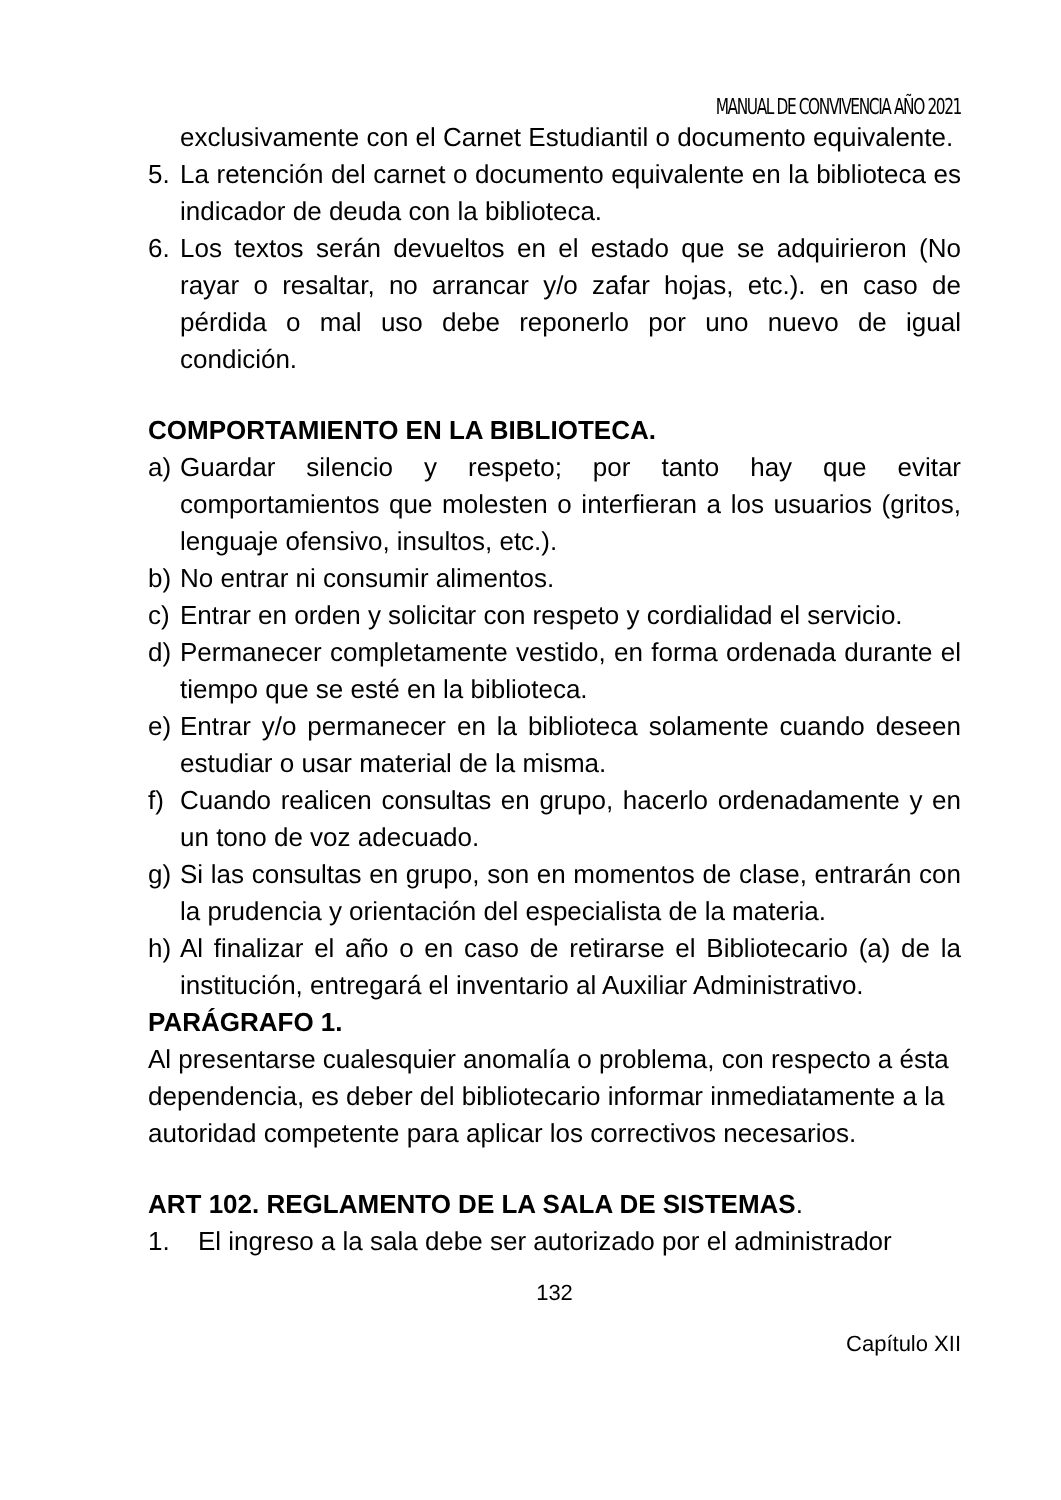MANUAL DE CONVIVENCIA AÑO 2021
exclusivamente con el Carnet Estudiantil o documento equivalente.
5. La retención del carnet o documento equivalente en la biblioteca es indicador de deuda con la biblioteca.
6. Los textos serán devueltos en el estado que se adquirieron (No rayar o resaltar, no arrancar y/o zafar hojas, etc.). en caso de pérdida o mal uso debe reponerlo por uno nuevo de igual condición.
COMPORTAMIENTO EN LA BIBLIOTECA.
a) Guardar silencio y respeto; por tanto hay que evitar comportamientos que molesten o interfieran a los usuarios (gritos, lenguaje ofensivo, insultos, etc.).
b) No entrar ni consumir alimentos.
c) Entrar en orden y solicitar con respeto y cordialidad el servicio.
d) Permanecer completamente vestido, en forma ordenada durante el tiempo que se esté en la biblioteca.
e) Entrar y/o permanecer en la biblioteca solamente cuando deseen estudiar o usar material de la misma.
f) Cuando realicen consultas en grupo, hacerlo ordenadamente y en un tono de voz adecuado.
g) Si las consultas en grupo, son en momentos de clase, entrarán con la prudencia y orientación del especialista de la materia.
h) Al finalizar el año o en caso de retirarse el Bibliotecario (a) de la institución, entregará el inventario al Auxiliar Administrativo.
PARÁGRAFO 1.
Al presentarse cualesquier anomalía o problema, con respecto a ésta dependencia, es deber del bibliotecario informar inmediatamente a la autoridad competente para aplicar los correctivos necesarios.
ART 102. REGLAMENTO DE LA SALA DE SISTEMAS.
1. El ingreso a la sala debe ser autorizado por el administrador
132
Capítulo XII